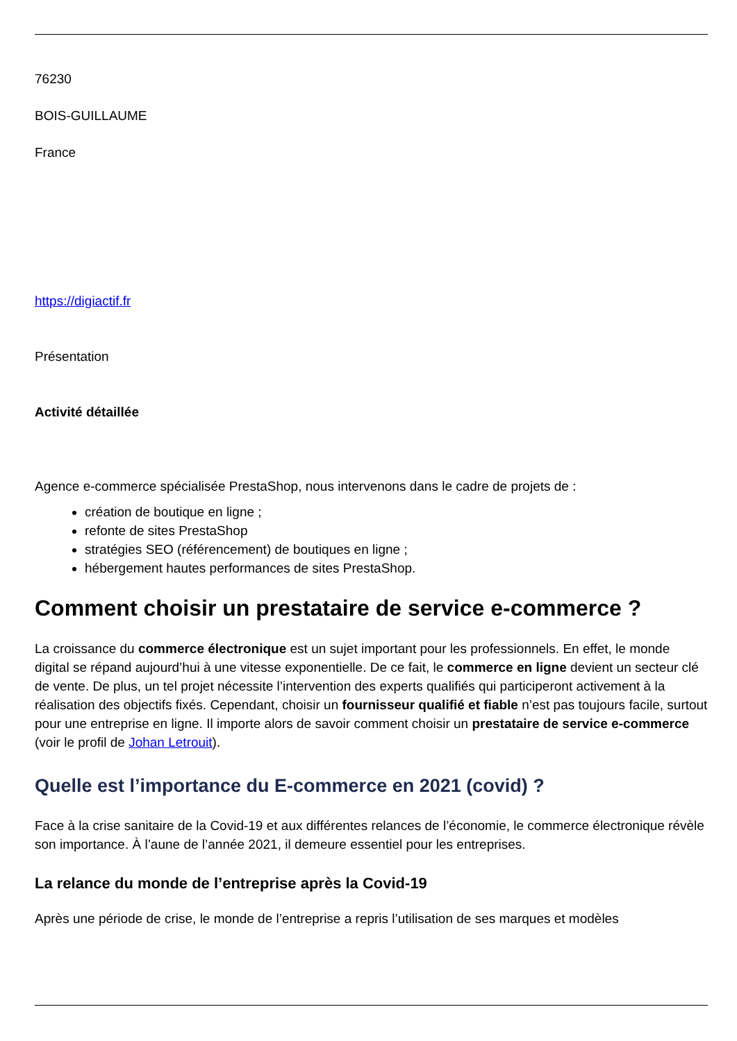76230
BOIS-GUILLAUME
France
https://digiactif.fr
Présentation
Activité détaillée
Agence e-commerce spécialisée PrestaShop, nous intervenons dans le cadre de projets de :
création de boutique en ligne ;
refonte de sites PrestaShop
stratégies SEO (référencement) de boutiques en ligne ;
hébergement hautes performances de sites PrestaShop.
Comment choisir un prestataire de service e-commerce ?
La croissance du commerce électronique est un sujet important pour les professionnels. En effet, le monde digital se répand aujourd’hui à une vitesse exponentielle. De ce fait, le commerce en ligne devient un secteur clé de vente. De plus, un tel projet nécessite l’intervention des experts qualifiés qui participeront activement à la réalisation des objectifs fixés. Cependant, choisir un fournisseur qualifié et fiable n’est pas toujours facile, surtout pour une entreprise en ligne. Il importe alors de savoir comment choisir un prestataire de service e-commerce (voir le profil de Johan Letrouit).
Quelle est l’importance du E-commerce en 2021 (covid) ?
Face à la crise sanitaire de la Covid-19 et aux différentes relances de l’économie, le commerce électronique révèle son importance. À l’aune de l’année 2021, il demeure essentiel pour les entreprises.
La relance du monde de l’entreprise après la Covid-19
Après une période de crise, le monde de l’entreprise a repris l’utilisation de ses marques et modèles